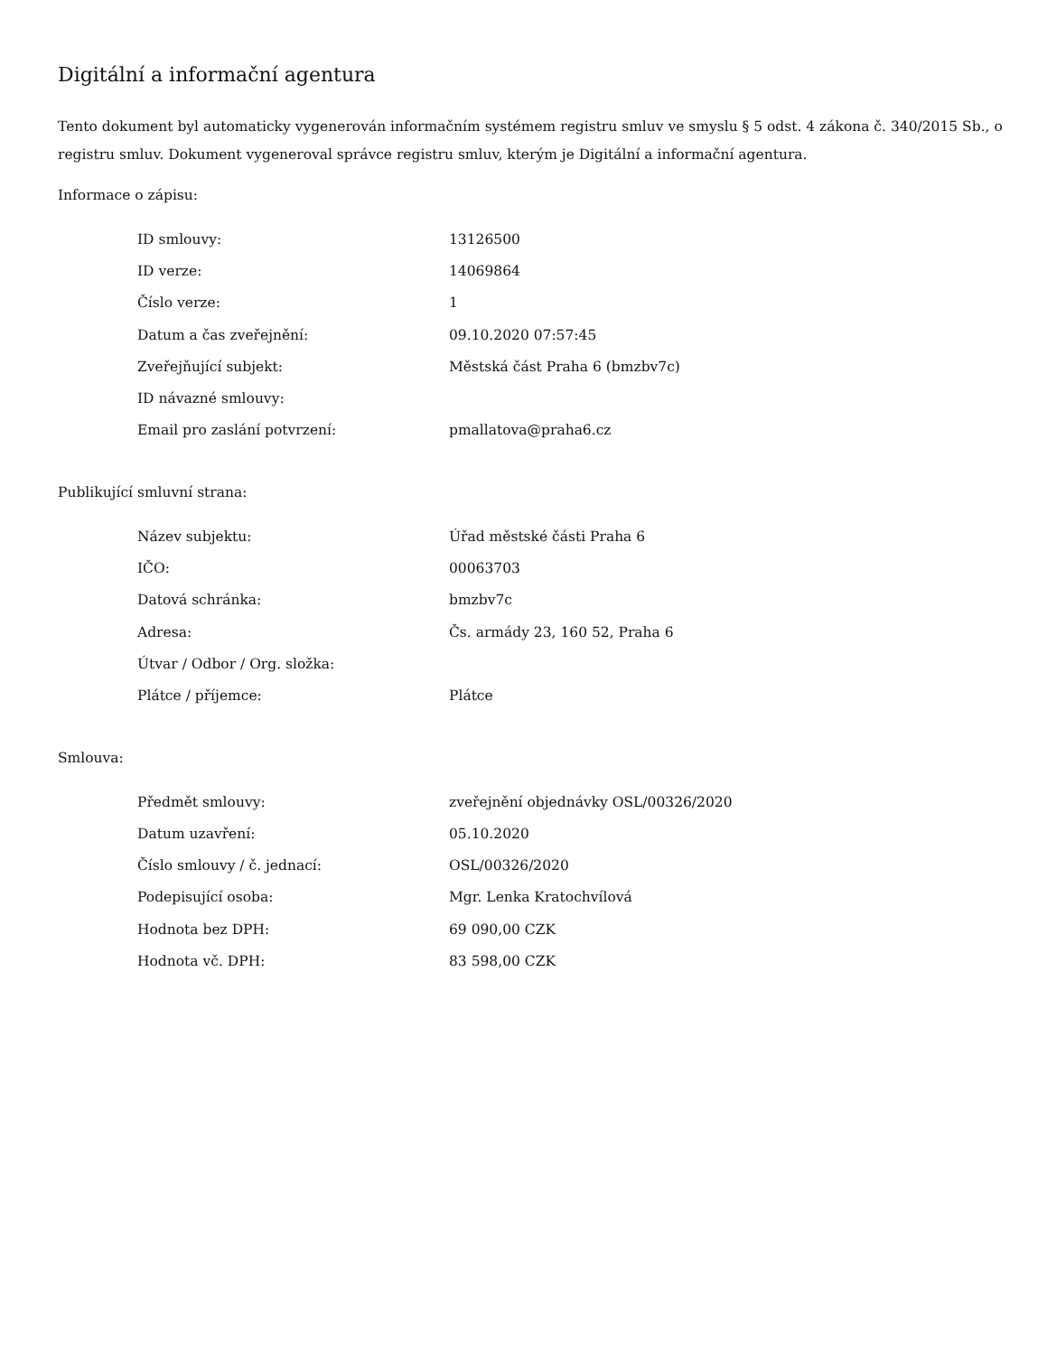Digitální a informační agentura
Tento dokument byl automaticky vygenerován informačním systémem registru smluv ve smyslu § 5 odst. 4 zákona č. 340/2015 Sb., o registru smluv. Dokument vygeneroval správce registru smluv, kterým je Digitální a informační agentura.
Informace o zápisu:
| ID smlouvy: | 13126500 |
| ID verze: | 14069864 |
| Číslo verze: | 1 |
| Datum a čas zveřejnění: | 09.10.2020 07:57:45 |
| Zveřejňující subjekt: | Městská část Praha 6 (bmzbv7c) |
| ID návazné smlouvy: | |
| Email pro zaslání potvrzení: | pmallatova@praha6.cz |
Publikující smluvní strana:
| Název subjektu: | Úřad městské části Praha 6 |
| IČO: | 00063703 |
| Datová schránka: | bmzbv7c |
| Adresa: | Čs. armády 23, 160 52, Praha 6 |
| Útvar / Odbor / Org. složka: | |
| Plátce / příjemce: | Plátce |
Smlouva:
| Předmět smlouvy: | zveřejnění objednávky OSL/00326/2020 |
| Datum uzavření: | 05.10.2020 |
| Číslo smlouvy / č. jednací: | OSL/00326/2020 |
| Podepisující osoba: | Mgr. Lenka Kratochvílová |
| Hodnota bez DPH: | 69 090,00 CZK |
| Hodnota vč. DPH: | 83 598,00 CZK |